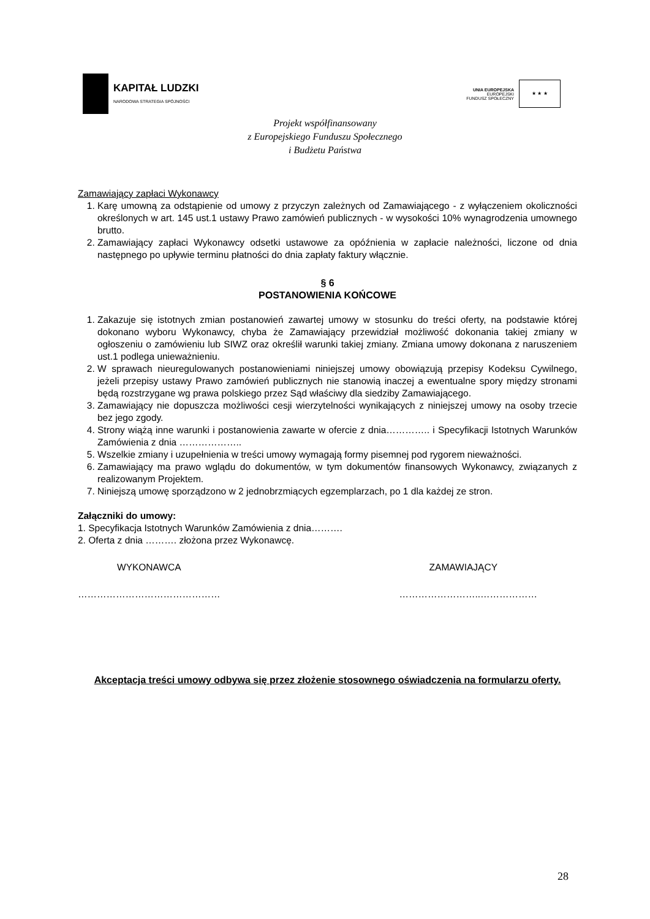KAPITAŁ LUDZKI
NARODOWA STRATEGIA SPÓJNOŚCI
UNIA EUROPEJSKA
EUROPEJSKI
FUNDUSZ SPOŁECZNY
★ ★ ★
Projekt współfinansowany
z Europejskiego Funduszu Społecznego
i Budżetu Państwa
Zamawiający zapłaci Wykonawcy
1. Karę umowną za odstąpienie od umowy z przyczyn zależnych od Zamawiającego - z wyłączeniem okoliczności określonych w art. 145 ust.1 ustawy Prawo zamówień publicznych - w wysokości 10% wynagrodzenia umownego brutto.
2. Zamawiający zapłaci Wykonawcy odsetki ustawowe za opóźnienia w zapłacie należności, liczone od dnia następnego po upływie terminu płatności do dnia zapłaty faktury włącznie.
§ 6
POSTANOWIENIA KOŃCOWE
1. Zakazuje się istotnych zmian postanowień zawartej umowy w stosunku do treści oferty, na podstawie której dokonano wyboru Wykonawcy, chyba że Zamawiający przewidział możliwość dokonania takiej zmiany w ogłoszeniu o zamówieniu lub SIWZ oraz określił warunki takiej zmiany. Zmiana umowy dokonana z naruszeniem ust.1 podlega unieważnieniu.
2. W sprawach nieuregulowanych postanowieniami niniejszej umowy obowiązują przepisy Kodeksu Cywilnego, jeżeli przepisy ustawy Prawo zamówień publicznych nie stanowią inaczej a ewentualne spory między stronami będą rozstrzygane wg prawa polskiego przez Sąd właściwy dla siedziby Zamawiającego.
3. Zamawiający nie dopuszcza możliwości cesji wierzytelności wynikających z niniejszej umowy na osoby trzecie bez jego zgody.
4. Strony wiążą inne warunki i postanowienia zawarte w ofercie z dnia………….. i Specyfikacji Istotnych Warunków Zamówienia z dnia ………………..
5. Wszelkie zmiany i uzupełnienia w treści umowy wymagają formy pisemnej pod rygorem nieważności.
6. Zamawiający ma prawo wglądu do dokumentów, w tym dokumentów finansowych Wykonawcy, związanych z realizowanym Projektem.
7. Niniejszą umowę sporządzono w 2 jednobrzmiących egzemplarzach, po 1 dla każdej ze stron.
Załączniki do umowy:
1. Specyfikacja Istotnych Warunków Zamówienia z dnia……….
2. Oferta z dnia ………. złożona przez Wykonawcę.
WYKONAWCA ZAMAWIAJĄCY
……………………………………… ……………………..………………
Akceptacja treści umowy odbywa się przez złożenie stosownego oświadczenia na formularzu oferty.
28